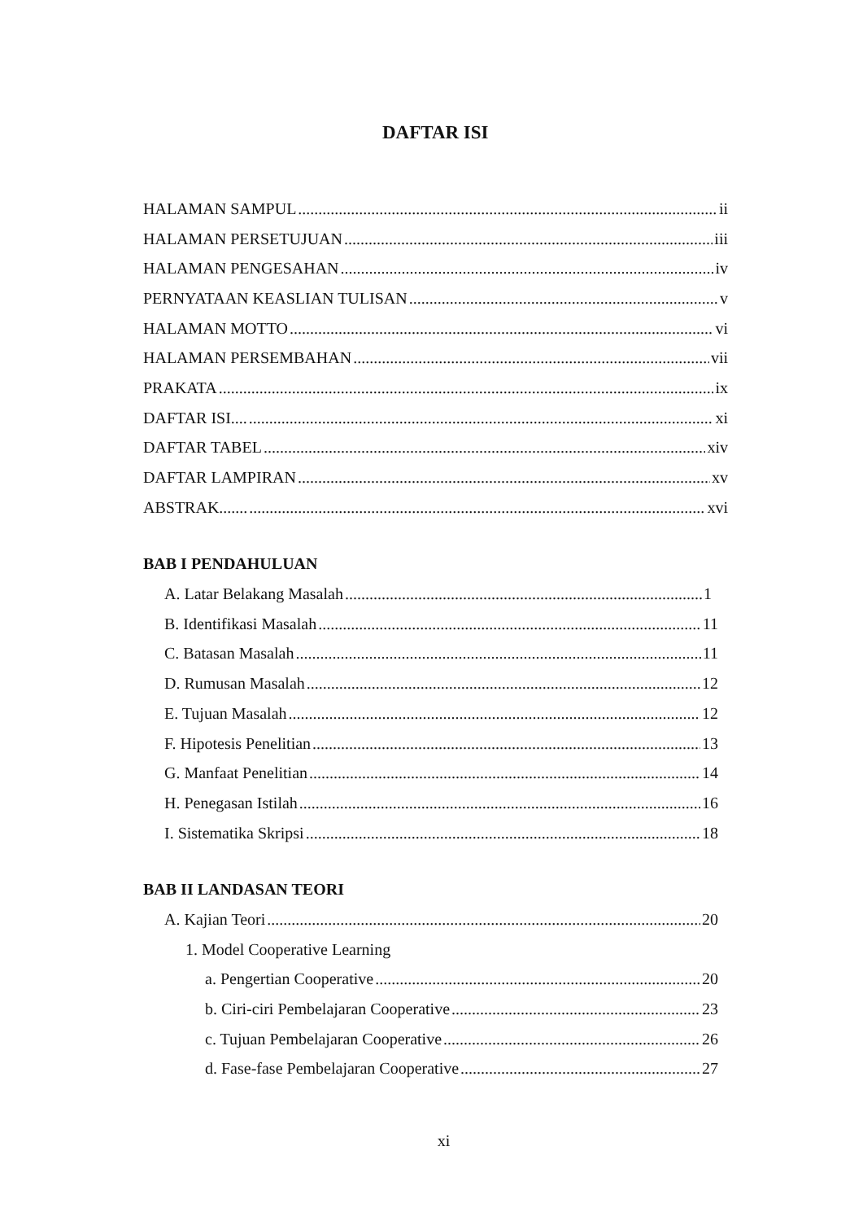DAFTAR ISI
HALAMAN SAMPUL ii
HALAMAN PERSETUJUAN iii
HALAMAN PENGESAHAN iv
PERNYATAAN KEASLIAN TULISAN v
HALAMAN MOTTO vi
HALAMAN PERSEMBAHAN vii
PRAKATA ix
DAFTAR ISI.... xi
DAFTAR TABEL xiv
DAFTAR LAMPIRAN xv
ABSTRAK....... xvi
BAB I PENDAHULUAN
A. Latar Belakang Masalah 1
B. Identifikasi Masalah 11
C. Batasan Masalah 11
D. Rumusan Masalah 12
E. Tujuan Masalah 12
F. Hipotesis Penelitian 13
G. Manfaat Penelitian 14
H. Penegasan Istilah 16
I. Sistematika Skripsi 18
BAB II LANDASAN TEORI
A. Kajian Teori 20
1. Model Cooperative Learning
a. Pengertian Cooperative 20
b. Ciri-ciri Pembelajaran Cooperative 23
c. Tujuan Pembelajaran Cooperative 26
d. Fase-fase Pembelajaran Cooperative 27
xi